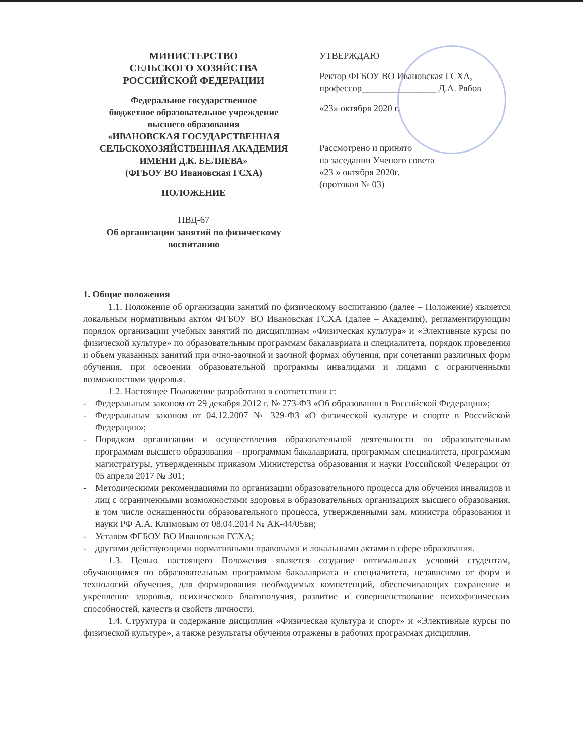МИНИСТЕРСТВО
СЕЛЬСКОГО ХОЗЯЙСТВА
РОССИЙСКОЙ ФЕДЕРАЦИИ
Федеральное государственное
бюджетное образовательное учреждение
высшего образования
«ИВАНОВСКАЯ ГОСУДАРСТВЕННАЯ
СЕЛЬСКОХОЗЯЙСТВЕННАЯ АКАДЕМИЯ
ИМЕНИ Д.К. БЕЛЯЕВА»
(ФГБОУ ВО Ивановская ГСХА)
ПОЛОЖЕНИЕ
ПВД-67
Об организации занятий по физическому
воспитанию
УТВЕРЖДАЮ
Ректор ФГБОУ ВО Ивановская ГСХА,
профессор________________ Д.А. Рябов
«23» октября 2020 г.
Рассмотрено и принято
на заседании Ученого совета
«23 » октября 2020г.
(протокол № 03)
1. Общие положения
1.1. Положение об организации занятий по физическому воспитанию (далее – Положение) является локальным нормативным актом ФГБОУ ВО Ивановская ГСХА (далее – Академия), регламентирующим порядок организации учебных занятий по дисциплинам «Физическая культура» и «Элективные курсы по физической культуре» по образовательным программам бакалавриата и специалитета, порядок проведения и объем указанных занятий при очно-заочной и заочной формах обучения, при сочетании различных форм обучения, при освоении образовательной программы инвалидами и лицами с ограниченными возможностями здоровья.
1.2. Настоящее Положение разработано в соответствии с:
- Федеральным законом от 29 декабря 2012 г. № 273-ФЗ «Об образовании в Российской Федерации»;
- Федеральным законом от 04.12.2007 № 329-ФЗ «О физической культуре и спорте в Российской Федерации»;
- Порядком организации и осуществления образовательной деятельности по образовательным программам высшего образования – программам бакалавриата, программам специалитета, программам магистратуры, утвержденным приказом Министерства образования и науки Российской Федерации от 05 апреля 2017 № 301;
- Методическими рекомендациями по организации образовательного процесса для обучения инвалидов и лиц с ограниченными возможностями здоровья в образовательных организациях высшего образования, в том числе оснащенности образовательного процесса, утвержденными зам. министра образования и науки РФ А.А. Климовым от 08.04.2014 № АК-44/05вн;
- Уставом ФГБОУ ВО Ивановская ГСХА;
- другими действующими нормативными правовыми и локальными актами в сфере образования.
1.3. Целью настоящего Положения является создание оптимальных условий студентам, обучающимся по образовательным программам бакалавриата и специалитета, независимо от форм и технологий обучения, для формирования необходимых компетенций, обеспечивающих сохранение и укрепление здоровья, психического благополучия, развитие и совершенствование психофизических способностей, качеств и свойств личности.
1.4. Структура и содержание дисциплин «Физическая культура и спорт» и «Элективные курсы по физической культуре», а также результаты обучения отражены в рабочих программах дисциплин.